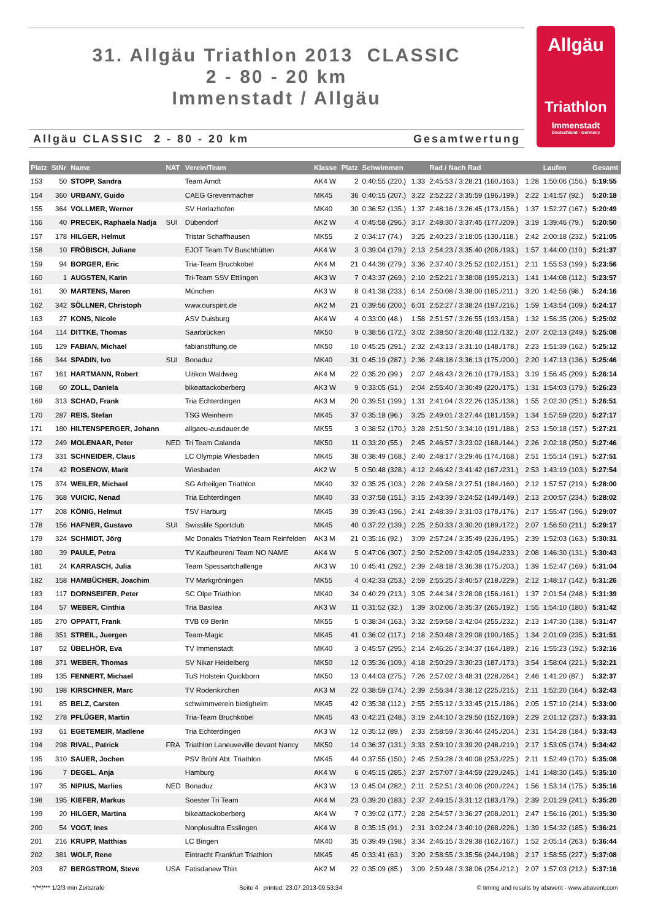31. Allgäu Triathlon 2013 CLASSIC
2 - 80 - 20 km
Immenstadt / Allgäu
Allgäu CLASSIC 2 - 80 - 20 km Gesamtwertung
Allgäu
Triathlon
Immenstadt
Deutschland - Germany
| Platz | StNr | Name | NAT | Verein/Team | Klasse | Platz | Schwimmen | | Rad / Nach Rad | | Laufen | Gesamt |
| --- | --- | --- | --- | --- | --- | --- | --- | --- | --- | --- | --- | --- |
| 153 | 50 | STOPP, Sandra | | Team Arndt | AK4 W | 2 | 0:40:55 (220.) | 1:33 | 2:45:53 / 3:28:21 (160./163.) | 1:28 | 1:50:06 (156.) | 5:19:55 |
| 154 | 360 | URBANY, Guido | | CAEG Grevenmacher | MK45 | 36 | 0:40:15 (207.) | 3:22 | 2:52:22 / 3:35:59 (196./199.) | 2:22 | 1:41:57 (92.) | 5:20:18 |
| 155 | 364 | VOLLMER, Werner | | SV Herlazhofen | MK40 | 30 | 0:36:52 (135.) | 1:37 | 2:48:16 / 3:26:45 (173./156.) | 1:37 | 1:52:27 (167.) | 5:20:49 |
| 156 | 40 | PRECEK, Raphaela Nadja | SUI | Dübendorf | AK2 W | 4 | 0:45:58 (296.) | 3:17 | 2:48:30 / 3:37:45 (177./209.) | 3:19 | 1:39:46 (79.) | 5:20:50 |
| 157 | 178 | HILGER, Helmut | | Tristar Schaffhausen | MK55 | 2 | 0:34:17 (74.) | 3:25 | 2:40:23 / 3:18:05 (130./118.) | 2:42 | 2:00:18 (232.) | 5:21:05 |
| 158 | 10 | FRÖBISCH, Juliane | | EJOT Team TV Buschhütten | AK4 W | 3 | 0:39:04 (179.) | 2:13 | 2:54:23 / 3:35:40 (206./193.) | 1:57 | 1:44:00 (110.) | 5:21:37 |
| 159 | 94 | BORGER, Eric | | Tria-Team Bruchköbel | AK4 M | 21 | 0:44:36 (279.) | 3:36 | 2:37:40 / 3:25:52 (102./151.) | 2:11 | 1:55:53 (199.) | 5:23:56 |
| 160 | 1 | AUGSTEN, Karin | | Tri-Team SSV Ettlingen | AK3 W | 7 | 0:43:37 (269.) | 2:10 | 2:52:21 / 3:38:08 (195./213.) | 1:41 | 1:44:08 (112.) | 5:23:57 |
| 161 | 30 | MARTENS, Maren | | München | AK3 W | 8 | 0:41:38 (233.) | 6:14 | 2:50:08 / 3:38:00 (185./211.) | 3:20 | 1:42:56 (98.) | 5:24:16 |
| 162 | 342 | SÖLLNER, Christoph | | www.ourspirit.de | AK2 M | 21 | 0:39:56 (200.) | 6:01 | 2:52:27 / 3:38:24 (197./216.) | 1:59 | 1:43:54 (109.) | 5:24:17 |
| 163 | 27 | KONS, Nicole | | ASV Duisburg | AK4 W | 4 | 0:33:00 (48.) | 1:58 | 2:51:57 / 3:26:55 (193./158.) | 1:32 | 1:56:35 (206.) | 5:25:02 |
| 164 | 114 | DITTKE, Thomas | | Saarbrücken | MK50 | 9 | 0:38:56 (172.) | 3:02 | 2:38:50 / 3:20:48 (112./132.) | 2:07 | 2:02:13 (249.) | 5:25:08 |
| 165 | 129 | FABIAN, Michael | | fabianstiftung.de | MK50 | 10 | 0:45:25 (291.) | 2:32 | 2:43:13 / 3:31:10 (148./178.) | 2:23 | 1:51:39 (162.) | 5:25:12 |
| 166 | 344 | SPADIN, Ivo | SUI | Bonaduz | MK40 | 31 | 0:45:19 (287.) | 2:36 | 2:48:18 / 3:36:13 (175./200.) | 2:20 | 1:47:13 (136.) | 5:25:46 |
| 167 | 161 | HARTMANN, Robert | | Uitikon Waldweg | AK4 M | 22 | 0:35:20 (99.) | 2:07 | 2:48:43 / 3:26:10 (179./153.) | 3:19 | 1:56:45 (209.) | 5:26:14 |
| 168 | 60 | ZOLL, Daniela | | bikeattackoberberg | AK3 W | 9 | 0:33:05 (51.) | 2:04 | 2:55:40 / 3:30:49 (220./175.) | 1:31 | 1:54:03 (179.) | 5:26:23 |
| 169 | 313 | SCHAD, Frank | | Tria Echterdingen | AK3 M | 20 | 0:39:51 (199.) | 1:31 | 2:41:04 / 3:22:26 (135./138.) | 1:55 | 2:02:30 (251.) | 5:26:51 |
| 170 | 287 | REIS, Stefan | | TSG Weinheim | MK45 | 37 | 0:35:18 (96.) | 3:25 | 2:49:01 / 3:27:44 (181./159.) | 1:34 | 1:57:59 (220.) | 5:27:17 |
| 171 | 180 | HILTENSPERGER, Johann | | allgaeu-ausdauer.de | MK55 | 3 | 0:38:52 (170.) | 3:28 | 2:51:50 / 3:34:10 (191./188.) | 2:53 | 1:50:18 (157.) | 5:27:21 |
| 172 | 249 | MOLENAAR, Peter | NED | Tri Team Calanda | MK50 | 11 | 0:33:20 (55.) | 2:45 | 2:46:57 / 3:23:02 (168./144.) | 2:26 | 2:02:18 (250.) | 5:27:46 |
| 173 | 331 | SCHNEIDER, Claus | | LC Olympia Wiesbaden | MK45 | 38 | 0:38:49 (168.) | 2:40 | 2:48:17 / 3:29:46 (174./168.) | 2:51 | 1:55:14 (191.) | 5:27:51 |
| 174 | 42 | ROSENOW, Marit | | Wiesbaden | AK2 W | 5 | 0:50:48 (328.) | 4:12 | 2:46:42 / 3:41:42 (167./231.) | 2:53 | 1:43:19 (103.) | 5:27:54 |
| 175 | 374 | WEILER, Michael | | SG Arheilgen Triathlon | MK40 | 32 | 0:35:25 (103.) | 2:28 | 2:49:58 / 3:27:51 (184./160.) | 2:12 | 1:57:57 (219.) | 5:28:00 |
| 176 | 368 | VUICIC, Nenad | | Tria Echterdingen | MK40 | 33 | 0:37:58 (151.) | 3:15 | 2:43:39 / 3:24:52 (149./149.) | 2:13 | 2:00:57 (234.) | 5:28:02 |
| 177 | 208 | KÖNIG, Helmut | | TSV Harburg | MK45 | 39 | 0:39:43 (196.) | 2:41 | 2:48:39 / 3:31:03 (178./176.) | 2:17 | 1:55:47 (196.) | 5:29:07 |
| 178 | 156 | HAFNER, Gustavo | SUI | Swisslife Sportclub | MK45 | 40 | 0:37:22 (139.) | 2:25 | 2:50:33 / 3:30:20 (189./172.) | 2:07 | 1:56:50 (211.) | 5:29:17 |
| 179 | 324 | SCHMIDT, Jörg | | Mc Donalds Triathlon Team Reinfelden | AK3 M | 21 | 0:35:16 (92.) | 3:09 | 2:57:24 / 3:35:49 (236./195.) | 2:39 | 1:52:03 (163.) | 5:30:31 |
| 180 | 39 | PAULE, Petra | | TV Kaufbeuren/ Team NO NAME | AK4 W | 5 | 0:47:06 (307.) | 2:50 | 2:52:09 / 3:42:05 (194./233.) | 2:08 | 1:46:30 (131.) | 5:30:43 |
| 181 | 24 | KARRASCH, Julia | | Team Spessartchallenge | AK3 W | 10 | 0:45:41 (292.) | 2:39 | 2:48:18 / 3:36:38 (175./203.) | 1:39 | 1:52:47 (169.) | 5:31:04 |
| 182 | 158 | HAMBÜCHER, Joachim | | TV Markgröningen | MK55 | 4 | 0:42:33 (253.) | 2:59 | 2:55:25 / 3:40:57 (218./229.) | 2:12 | 1:48:17 (142.) | 5:31:26 |
| 183 | 117 | DORNSEIFER, Peter | | SC Olpe Triathlon | MK40 | 34 | 0:40:29 (213.) | 3:05 | 2:44:34 / 3:28:08 (156./161.) | 1:37 | 2:01:54 (248.) | 5:31:39 |
| 184 | 57 | WEBER, Cinthia | | Tria Basilea | AK3 W | 11 | 0:31:52 (32.) | 1:39 | 3:02:06 / 3:35:37 (265./192.) | 1:55 | 1:54:10 (180.) | 5:31:42 |
| 185 | 270 | OPPATT, Frank | | TVB 09 Berlin | MK55 | 5 | 0:38:34 (163.) | 3:32 | 2:59:58 / 3:42:04 (255./232.) | 2:13 | 1:47:30 (138.) | 5:31:47 |
| 186 | 351 | STREIL, Juergen | | Team-Magic | MK45 | 41 | 0:36:02 (117.) | 2:18 | 2:50:48 / 3:29:08 (190./165.) | 1:34 | 2:01:09 (235.) | 5:31:51 |
| 187 | 52 | ÜBELHÖR, Eva | | TV Immenstadt | MK40 | 3 | 0:45:57 (295.) | 2:14 | 2:46:26 / 3:34:37 (164./189.) | 2:16 | 1:55:23 (192.) | 5:32:16 |
| 188 | 371 | WEBER, Thomas | | SV Nikar Heidelberg | MK50 | 12 | 0:35:36 (109.) | 4:18 | 2:50:29 / 3:30:23 (187./173.) | 3:54 | 1:58:04 (221.) | 5:32:21 |
| 189 | 135 | FENNERT, Michael | | TuS Holstein Quickborn | MK50 | 13 | 0:44:03 (275.) | 7:26 | 2:57:02 / 3:48:31 (228./264.) | 2:46 | 1:41:20 (87.) | 5:32:37 |
| 190 | 198 | KIRSCHNER, Marc | | TV Rodenkirchen | AK3 M | 22 | 0:38:59 (174.) | 2:39 | 2:56:34 / 3:38:12 (225./215.) | 2:11 | 1:52:20 (164.) | 5:32:43 |
| 191 | 85 | BELZ, Carsten | | schwimmverein bietigheim | MK45 | 42 | 0:35:38 (112.) | 2:55 | 2:55:12 / 3:33:45 (215./186.) | 2:05 | 1:57:10 (214.) | 5:33:00 |
| 192 | 278 | PFLÜGER, Martin | | Tria-Team Bruchköbel | MK45 | 43 | 0:42:21 (248.) | 3:19 | 2:44:10 / 3:29:50 (152./169.) | 2:29 | 2:01:12 (237.) | 5:33:31 |
| 193 | 61 | EGETEMEIR, Madlene | | Tria Echterdingen | AK3 W | 12 | 0:35:12 (89.) | 2:33 | 2:58:59 / 3:36:44 (245./204.) | 2:31 | 1:54:28 (184.) | 5:33:43 |
| 194 | 298 | RIVAL, Patrick | FRA | Triathlon Laneuveville devant Nancy | MK50 | 14 | 0:36:37 (131.) | 3:33 | 2:59:10 / 3:39:20 (248./219.) | 2:17 | 1:53:05 (174.) | 5:34:42 |
| 195 | 310 | SAUER, Jochen | | PSV Brühl Abt. Triathlon | MK45 | 44 | 0:37:55 (150.) | 2:45 | 2:59:28 / 3:40:08 (253./225.) | 2:11 | 1:52:49 (170.) | 5:35:08 |
| 196 | 7 | DEGEL, Anja | | Hamburg | AK4 W | 6 | 0:45:15 (285.) | 2:37 | 2:57:07 / 3:44:59 (229./245.) | 1:41 | 1:48:30 (145.) | 5:35:10 |
| 197 | 35 | NIPIUS, Marlies | NED | Bonaduz | AK3 W | 13 | 0:45:04 (282.) | 2:11 | 2:52:51 / 3:40:06 (200./224.) | 1:56 | 1:53:14 (175.) | 5:35:16 |
| 198 | 195 | KIEFER, Markus | | Soester Tri Team | AK4 M | 23 | 0:39:20 (183.) | 2:37 | 2:49:15 / 3:31:12 (183./179.) | 2:39 | 2:01:29 (241.) | 5:35:20 |
| 199 | 20 | HILGER, Martina | | bikeattackoberberg | AK4 W | 7 | 0:39:02 (177.) | 2:28 | 2:54:57 / 3:36:27 (208./201.) | 2:47 | 1:56:16 (201.) | 5:35:30 |
| 200 | 54 | VOGT, Ines | | Nonplusultra Esslingen | AK4 W | 8 | 0:35:15 (91.) | 2:31 | 3:02:24 / 3:40:10 (268./226.) | 1:39 | 1:54:32 (185.) | 5:36:21 |
| 201 | 216 | KRUPP, Matthias | | LC Bingen | MK40 | 35 | 0:39:49 (198.) | 3:34 | 2:46:15 / 3:29:38 (162./167.) | 1:52 | 2:05:14 (263.) | 5:36:44 |
| 202 | 381 | WOLF, Rene | | Eintracht Frankfurt Triathlon | MK45 | 45 | 0:33:41 (63.) | 3:20 | 2:58:55 / 3:35:56 (244./198.) | 2:17 | 1:58:55 (227.) | 5:37:08 |
| 203 | 87 | BERGSTROM, Steve | USA | Fatisdanew Thin | AK2 M | 22 | 0:35:09 (85.) | 3:09 | 2:59:48 / 3:38:06 (254./212.) | 2:07 | 1:57:03 (212.) | 5:37:16 |
*/**/*** 1/2/3 min Zeitstrafe Seite 4 printed: 23.07.2013-09:53:34 © timing and results by abavent - www.abavent.com